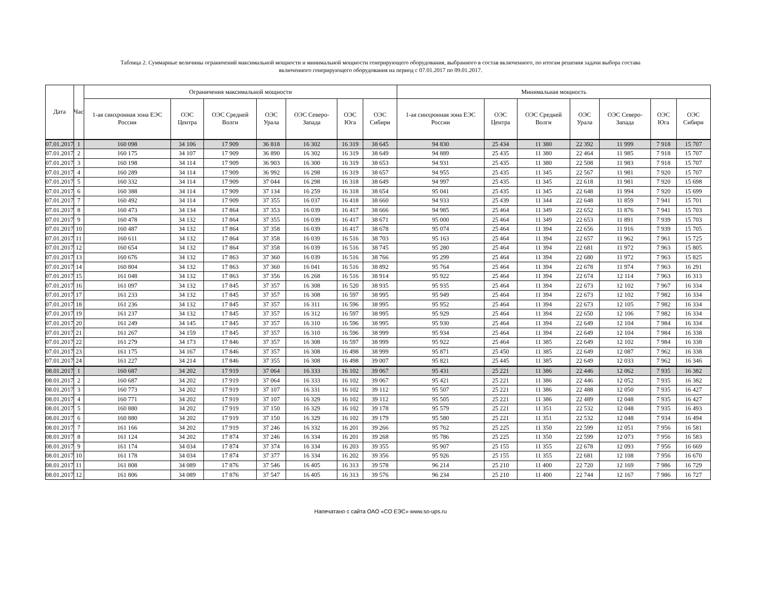Таблица 2. Суммарные величины ограничений максимальной мощности и минимальной мощности генерирующего оборудования, выбранного в состав включенного, по итогам решения задачи выбора состава
включенного генерирующего оборудования на период с 07.01.2017 по 09.01.2017.
| Дата | Час | Ограничения максимальной мощности | | | | | | | Минимальная мощность | | | | | | |
| --- | --- | --- | --- | --- | --- | --- | --- | --- | --- | --- | --- | --- | --- | --- | --- |
| | | 1-ая синхронная зона ЕЭС России | ОЭС Центра | ОЭС Средней Волги | ОЭС Урала | ОЭС Северо-Запада | ОЭС Юга | ОЭС Сибири | 1-ая синхронная зона ЕЭС России | ОЭС Центра | ОЭС Средней Волги | ОЭС Урала | ОЭС Северо-Запада | ОЭС Юга | ОЭС Сибири |
| 07.01.2017 | 1 | 160 098 | 34 106 | 17 909 | 36 818 | 16 302 | 16 319 | 38 645 | 94 830 | 25 434 | 11 380 | 22 392 | 11 999 | 7 918 | 15 707 |
| 07.01.2017 | 2 | 160 175 | 34 107 | 17 909 | 36 890 | 16 302 | 16 319 | 38 649 | 94 889 | 25 435 | 11 380 | 22 464 | 11 985 | 7 918 | 15 707 |
| 07.01.2017 | 3 | 160 198 | 34 114 | 17 909 | 36 903 | 16 300 | 16 319 | 38 653 | 94 931 | 25 435 | 11 380 | 22 508 | 11 983 | 7 918 | 15 707 |
| 07.01.2017 | 4 | 160 289 | 34 114 | 17 909 | 36 992 | 16 298 | 16 319 | 38 657 | 94 955 | 25 435 | 11 345 | 22 567 | 11 981 | 7 920 | 15 707 |
| 07.01.2017 | 5 | 160 332 | 34 114 | 17 909 | 37 044 | 16 298 | 16 318 | 38 649 | 94 997 | 25 435 | 11 345 | 22 618 | 11 981 | 7 920 | 15 698 |
| 07.01.2017 | 6 | 160 388 | 34 114 | 17 909 | 37 134 | 16 259 | 16 318 | 38 654 | 95 041 | 25 435 | 11 345 | 22 648 | 11 994 | 7 920 | 15 699 |
| 07.01.2017 | 7 | 160 492 | 34 114 | 17 909 | 37 355 | 16 037 | 16 418 | 38 660 | 94 933 | 25 439 | 11 344 | 22 648 | 11 859 | 7 941 | 15 701 |
| 07.01.2017 | 8 | 160 473 | 34 134 | 17 864 | 37 353 | 16 039 | 16 417 | 38 666 | 94 985 | 25 464 | 11 349 | 22 652 | 11 876 | 7 941 | 15 703 |
| 07.01.2017 | 9 | 160 478 | 34 132 | 17 864 | 37 355 | 16 039 | 16 417 | 38 671 | 95 000 | 25 464 | 11 349 | 22 653 | 11 891 | 7 939 | 15 703 |
| 07.01.2017 | 10 | 160 487 | 34 132 | 17 864 | 37 358 | 16 039 | 16 417 | 38 678 | 95 074 | 25 464 | 11 394 | 22 656 | 11 916 | 7 939 | 15 705 |
| 07.01.2017 | 11 | 160 611 | 34 132 | 17 864 | 37 358 | 16 039 | 16 516 | 38 703 | 95 163 | 25 464 | 11 394 | 22 657 | 11 962 | 7 961 | 15 725 |
| 07.01.2017 | 12 | 160 654 | 34 132 | 17 864 | 37 358 | 16 039 | 16 516 | 38 745 | 95 280 | 25 464 | 11 394 | 22 681 | 11 972 | 7 963 | 15 805 |
| 07.01.2017 | 13 | 160 676 | 34 132 | 17 863 | 37 360 | 16 039 | 16 516 | 38 766 | 95 299 | 25 464 | 11 394 | 22 680 | 11 972 | 7 963 | 15 825 |
| 07.01.2017 | 14 | 160 804 | 34 132 | 17 863 | 37 360 | 16 041 | 16 516 | 38 892 | 95 764 | 25 464 | 11 394 | 22 678 | 11 974 | 7 963 | 16 291 |
| 07.01.2017 | 15 | 161 048 | 34 132 | 17 863 | 37 356 | 16 268 | 16 516 | 38 914 | 95 922 | 25 464 | 11 394 | 22 674 | 12 114 | 7 963 | 16 313 |
| 07.01.2017 | 16 | 161 097 | 34 132 | 17 845 | 37 357 | 16 308 | 16 520 | 38 935 | 95 935 | 25 464 | 11 394 | 22 673 | 12 102 | 7 967 | 16 334 |
| 07.01.2017 | 17 | 161 233 | 34 132 | 17 845 | 37 357 | 16 308 | 16 597 | 38 995 | 95 949 | 25 464 | 11 394 | 22 673 | 12 102 | 7 982 | 16 334 |
| 07.01.2017 | 18 | 161 236 | 34 132 | 17 845 | 37 357 | 16 311 | 16 596 | 38 995 | 95 952 | 25 464 | 11 394 | 22 673 | 12 105 | 7 982 | 16 334 |
| 07.01.2017 | 19 | 161 237 | 34 132 | 17 845 | 37 357 | 16 312 | 16 597 | 38 995 | 95 929 | 25 464 | 11 394 | 22 650 | 12 106 | 7 982 | 16 334 |
| 07.01.2017 | 20 | 161 249 | 34 145 | 17 845 | 37 357 | 16 310 | 16 596 | 38 995 | 95 930 | 25 464 | 11 394 | 22 649 | 12 104 | 7 984 | 16 334 |
| 07.01.2017 | 21 | 161 267 | 34 159 | 17 845 | 37 357 | 16 310 | 16 596 | 38 999 | 95 934 | 25 464 | 11 394 | 22 649 | 12 104 | 7 984 | 16 338 |
| 07.01.2017 | 22 | 161 279 | 34 173 | 17 846 | 37 357 | 16 308 | 16 597 | 38 999 | 95 922 | 25 464 | 11 385 | 22 649 | 12 102 | 7 984 | 16 338 |
| 07.01.2017 | 23 | 161 175 | 34 167 | 17 846 | 37 357 | 16 308 | 16 498 | 38 999 | 95 871 | 25 450 | 11 385 | 22 649 | 12 087 | 7 962 | 16 338 |
| 07.01.2017 | 24 | 161 227 | 34 214 | 17 846 | 37 355 | 16 308 | 16 498 | 39 007 | 95 821 | 25 445 | 11 385 | 22 649 | 12 033 | 7 962 | 16 346 |
| 08.01.2017 | 1 | 160 687 | 34 202 | 17 919 | 37 064 | 16 333 | 16 102 | 39 067 | 95 431 | 25 221 | 11 386 | 22 446 | 12 062 | 7 935 | 16 382 |
| 08.01.2017 | 2 | 160 687 | 34 202 | 17 919 | 37 064 | 16 333 | 16 102 | 39 067 | 95 421 | 25 221 | 11 386 | 22 446 | 12 052 | 7 935 | 16 382 |
| 08.01.2017 | 3 | 160 773 | 34 202 | 17 919 | 37 107 | 16 331 | 16 102 | 39 112 | 95 507 | 25 221 | 11 386 | 22 488 | 12 050 | 7 935 | 16 427 |
| 08.01.2017 | 4 | 160 771 | 34 202 | 17 919 | 37 107 | 16 329 | 16 102 | 39 112 | 95 505 | 25 221 | 11 386 | 22 489 | 12 048 | 7 935 | 16 427 |
| 08.01.2017 | 5 | 160 880 | 34 202 | 17 919 | 37 150 | 16 329 | 16 102 | 39 178 | 95 579 | 25 221 | 11 351 | 22 532 | 12 048 | 7 935 | 16 493 |
| 08.01.2017 | 6 | 160 880 | 34 202 | 17 919 | 37 150 | 16 329 | 16 102 | 39 179 | 95 580 | 25 221 | 11 351 | 22 532 | 12 048 | 7 934 | 16 494 |
| 08.01.2017 | 7 | 161 166 | 34 202 | 17 919 | 37 246 | 16 332 | 16 201 | 39 266 | 95 762 | 25 225 | 11 350 | 22 599 | 12 051 | 7 956 | 16 581 |
| 08.01.2017 | 8 | 161 124 | 34 202 | 17 874 | 37 246 | 16 334 | 16 201 | 39 268 | 95 786 | 25 225 | 11 350 | 22 599 | 12 073 | 7 956 | 16 583 |
| 08.01.2017 | 9 | 161 174 | 34 034 | 17 874 | 37 374 | 16 334 | 16 203 | 39 355 | 95 907 | 25 155 | 11 355 | 22 678 | 12 093 | 7 956 | 16 669 |
| 08.01.2017 | 10 | 161 178 | 34 034 | 17 874 | 37 377 | 16 334 | 16 202 | 39 356 | 95 926 | 25 155 | 11 355 | 22 681 | 12 108 | 7 956 | 16 670 |
| 08.01.2017 | 11 | 161 808 | 34 089 | 17 876 | 37 546 | 16 405 | 16 313 | 39 578 | 96 214 | 25 210 | 11 400 | 22 720 | 12 169 | 7 986 | 16 729 |
| 08.01.2017 | 12 | 161 806 | 34 089 | 17 876 | 37 547 | 16 405 | 16 313 | 39 576 | 96 234 | 25 210 | 11 400 | 22 744 | 12 167 | 7 986 | 16 727 |
Напечатано с сайта ОАО «СО ЕЭС» www.so-ups.ru